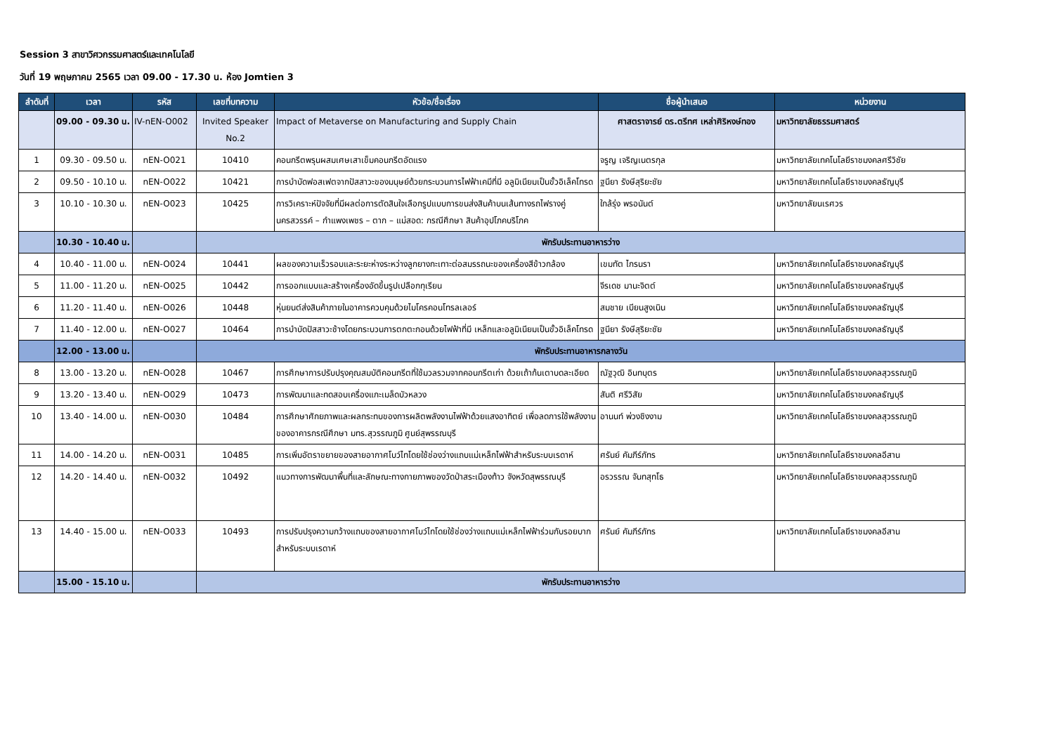Session 3 สาขาวิศวกรรมศาสตร์และเทคโนโลยี
วันที่ 19 พฤษภาคม 2565 เวลา 09.00 - 17.30 น. ห้อง Jomtien 3
| ลำดับที่ | เวลา | รหัส | เลขที่บทความ | หัวข้อ/ชื่อเรื่อง | ชื่อผู้นำเสนอ | หน่วยงาน |
| --- | --- | --- | --- | --- | --- | --- |
| | 09.00 - 09.30 น. | IV-nEN-O002 | Invited Speaker No.2 | Impact of Metaverse on Manufacturing and Supply Chain | ศาสตราจารย์ ดร.ตรีทศ เหล่าศิริหงษ์ทอง | มหาวิทยาลัยธรรมศาสตร์ |
| 1 | 09.30 - 09.50 น. | nEN-O021 | 10410 | คอนกรีตพรุนผสมเศษเสาเข็มคอนกรีตอัดแรง | จรูญ เจริญเนตรกุล | มหาวิทยาลัยเทคโนโลยีราชมงคลศรีวิชัย |
| 2 | 09.50 - 10.10 น. | nEN-O022 | 10421 | การบำบัดฟอสเฟตจากปัสสาวะของมนุษย์ด้วยกระบวนการไฟฟ้าเคมีที่มี อลูมิเนียมเป็นขั้วอิเล็คโทรด | ฐนียา รังษีสุริยะชัย | มหาวิทยาลัยเทคโนโลยีราชมงคลธัญบุรี |
| 3 | 10.10 - 10.30 น. | nEN-O023 | 10425 | การวิเคราะห์ปัจจัยที่มีผลต่อการตัดสินใจเลือกรูปแบบการขนส่งสินค้าบนเส้นทางรถไฟรางคู่นครสวรรค์ – กำแพงเพชร – ตาก – แม่สอด: กรณีศึกษา สินค้าอุปโภคบริโภค | ใกล้รุ่ง พรอนันต์ | มหาวิทยาลัยนเรศวร |
| | 10.30 - 10.40 น. | | พักรับประทานอาหารว่าง | | | |
| 4 | 10.40 - 11.00 น. | nEN-O024 | 10441 | ผลของความเร็วรอบและระยะห่างระหว่างลูกยางกะเทาะต่อสมรรถนะของเครื่องสีข้าวกล้อง | เขมทัต ไกรนรา | มหาวิทยาลัยเทคโนโลยีราชมงคลธัญบุรี |
| 5 | 11.00 - 11.20 น. | nEN-O025 | 10442 | การออกแบบและสร้างเครื่องอัดขึ้นรูปเปลือกทุเรียน | จีรเดช มานะจิตต์ | มหาวิทยาลัยเทคโนโลยีราชมงคลธัญบุรี |
| 6 | 11.20 - 11.40 น. | nEN-O026 | 10448 | หุ่นยนต์ส่งสินค้าภายในอาคารควบคุมด้วยไมโครคอนโทรลเลอร์ | สมชาย เบียนสูงเนิน | มหาวิทยาลัยเทคโนโลยีราชมงคลธัญบุรี |
| 7 | 11.40 - 12.00 น. | nEN-O027 | 10464 | การบำบัดปัสสาวะช้างโดยกระบวนการตกตะกอนด้วยไฟฟ้าที่มี เหล็กและอลูมิเนียมเป็นขั้วอิเล็คโทรด | ฐนียา รังษีสุริยะชัย | มหาวิทยาลัยเทคโนโลยีราชมงคลธัญบุรี |
| | 12.00 - 13.00 น. | | พักรับประทานอาหารกลางวัน | | | |
| 8 | 13.00 - 13.20 น. | nEN-O028 | 10467 | การศึกษาการปรับปรุงคุณสมบัติคอนกรีตที่ใช้มวลรวมจากคอนกรีตเก่า ด้วยเถ้าก้นเตาบดละเอียด | ณัฐวุฒิ อินทบุตร | มหาวิทยาลัยเทคโนโลยีราชมงคลสุวรรณภูมิ |
| 9 | 13.20 - 13.40 น. | nEN-O029 | 10473 | การพัฒนาและทดสอบเครื่องแกะเมล็ดบัวหลวง | สันติ ศรีวิสัย | มหาวิทยาลัยเทคโนโลยีราชมงคลธัญบุรี |
| 10 | 13.40 - 14.00 น. | nEN-O030 | 10484 | การศึกษาศักยภาพและผลกระทบของการผลิตพลังงานไฟฟ้าด้วยแสงอาทิตย์ เพื่อลดการใช้พลังงานของอาคารกรณีศึกษา มทร.สุวรรณภูมิ ศูนย์สุพรรณบุรี | อานนท์ พ่วงชิงงาม | มหาวิทยาลัยเทคโนโลยีราชมงคลสุวรรณภูมิ |
| 11 | 14.00 - 14.20 น. | nEN-O031 | 10485 | การเพิ่มอัตราขยายของสายอากาศโบว์ไทโดยใช้ช่องว่างแถบแม่เหล็กไฟฟ้าสำหรับระบบเรดาห์ | ศรันย์ คัมภีร์ภัทร | มหาวิทยาลัยเทคโนโลยีราชมงคลอีสาน |
| 12 | 14.20 - 14.40 น. | nEN-O032 | 10492 | แนวทางการพัฒนาพื้นที่และลักษณะทางกายภาพของวัดป่าสระเมืองท้าว จังหวัดสุพรรณบุรี | อรวรรณ จันทสุทโธ | มหาวิทยาลัยเทคโนโลยีราชมงคลสุวรรณภูมิ |
| 13 | 14.40 - 15.00 น. | nEN-O033 | 10493 | การปรับปรุงความกว้างแถบของสายอากาศโบว์ไทโดยใช้ช่องว่างแถบแม่เหล็กไฟฟ้าร่วมกับรอยบากสำหรับระบบเรดาห์ | ศรันย์ คัมภีร์ภัทร | มหาวิทยาลัยเทคโนโลยีราชมงคลอีสาน |
| | 15.00 - 15.10 น. | | พักรับประทานอาหารว่าง | | | |